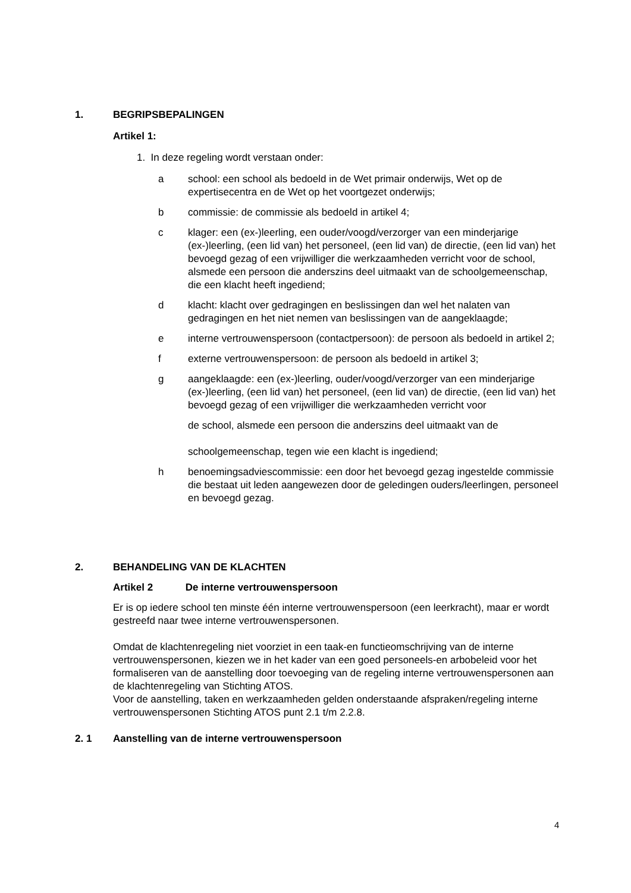1. BEGRIPSBEPALINGEN
Artikel 1:
1. In deze regeling wordt verstaan onder:
a school: een school als bedoeld in de Wet primair onderwijs, Wet op de expertisecentra en de Wet op het voortgezet onderwijs;
b commissie: de commissie als bedoeld in artikel 4;
c klager: een (ex-)leerling, een ouder/voogd/verzorger van een minderjarige (ex-)leerling, (een lid van) het personeel, (een lid van) de directie, (een lid van) het bevoegd gezag of een vrijwilliger die werkzaamheden verricht voor de school, alsmede een persoon die anderszins deel uitmaakt van de schoolgemeenschap, die een klacht heeft ingediend;
d klacht: klacht over gedragingen en beslissingen dan wel het nalaten van gedragingen en het niet nemen van beslissingen van de aangeklaagde;
e interne vertrouwenspersoon (contactpersoon): de persoon als bedoeld in artikel 2;
f externe vertrouwenspersoon: de persoon als bedoeld in artikel 3;
g aangeklaagde: een (ex-)leerling, ouder/voogd/verzorger van een minderjarige (ex-)leerling, (een lid van) het personeel, (een lid van) de directie, (een lid van) het bevoegd gezag of een vrijwilliger die werkzaamheden verricht voor
de school, alsmede een persoon die anderszins deel uitmaakt van de
schoolgemeenschap, tegen wie een klacht is ingediend;
h benoemingsadviescommissie: een door het bevoegd gezag ingestelde commissie die bestaat uit leden aangewezen door de geledingen ouders/leerlingen, personeel en bevoegd gezag.
2. BEHANDELING VAN DE KLACHTEN
Artikel 2 De interne vertrouwenspersoon
Er is op iedere school ten minste één interne vertrouwenspersoon (een leerkracht), maar er wordt gestreefd naar twee interne vertrouwenspersonen.
Omdat de klachtenregeling niet voorziet in een taak-en functieomschrijving van de interne vertrouwenspersonen, kiezen we in het kader van een goed personeels-en arbobeleid voor het formaliseren van de aanstelling door toevoeging van de regeling interne vertrouwenspersonen aan de klachtenregeling van Stichting ATOS.
Voor de aanstelling, taken en werkzaamheden gelden onderstaande afspraken/regeling interne vertrouwenspersonen Stichting ATOS punt 2.1 t/m 2.2.8.
2. 1 Aanstelling van de interne vertrouwenspersoon
4